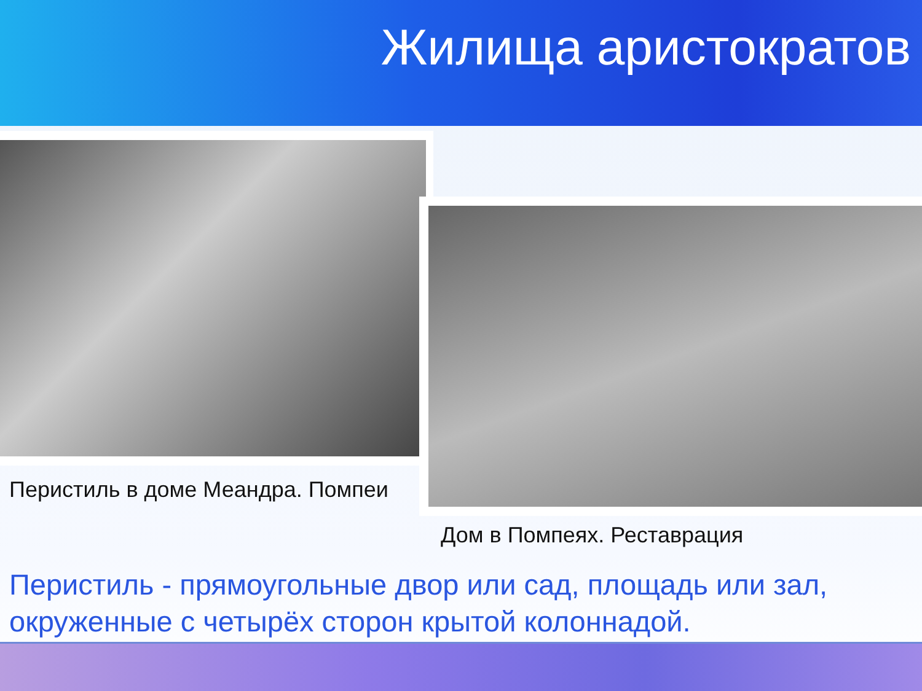Жилища аристократов
Перистиль в доме Меандра. Помпеи
Дом в Помпеях. Реставрация
Перистиль - прямоугольные двор или сад, площадь или зал, окруженные с четырёх сторон крытой колоннадой.